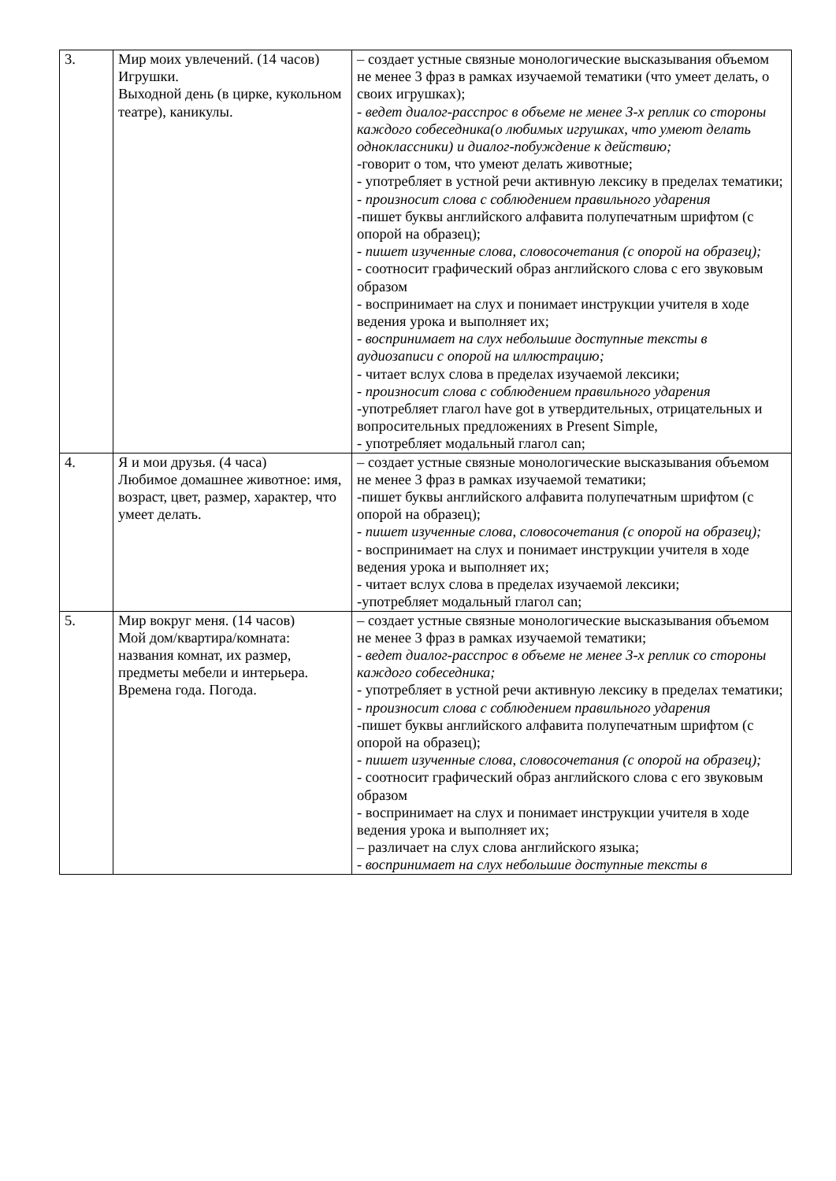| 3. | Мир моих увлечений. (14 часов) Игрушки. Выходной день (в цирке, кукольном театре), каникулы. | – создает устные связные монологические высказывания объемом не менее 3 фраз в рамках изучаемой тематики (что умеет делать, о своих игрушках); - ведет диалог-расспрос в объеме не менее 3-х реплик со стороны каждого собеседника(о любимых игрушках, что умеют делать одноклассники) и диалог-побуждение к действию; -говорит о том, что умеют делать животные; - употребляет в устной речи активную лексику в пределах тематики; - произносит слова с соблюдением правильного ударения -пишет буквы английского алфавита полупечатным шрифтом (с опорой на образец); - пишет изученные слова, словосочетания (с опорой на образец); - соотносит графический образ английского слова с его звуковым образом - воспринимает на слух и понимает инструкции учителя в ходе ведения урока и выполняет их; - воспринимает на слух небольшие доступные тексты в аудиозаписи с опорой на иллюстрацию; - читает вслух слова в пределах изучаемой лексики; - произносит слова с соблюдением правильного ударения -употребляет глагол have got в утвердительных, отрицательных и вопросительных предложениях в Present Simple, - употребляет модальный глагол can; |
| 4. | Я и мои друзья. (4 часа) Любимое домашнее животное: имя, возраст, цвет, размер, характер, что умеет делать. | – создает устные связные монологические высказывания объемом не менее 3 фраз в рамках изучаемой тематики; -пишет буквы английского алфавита полупечатным шрифтом (с опорой на образец); - пишет изученные слова, словосочетания (с опорой на образец); - воспринимает на слух и понимает инструкции учителя в ходе ведения урока и выполняет их; - читает вслух слова в пределах изучаемой лексики; -употребляет модальный глагол can; |
| 5. | Мир вокруг меня. (14 часов) Мой дом/квартира/комната: названия комнат, их размер, предметы мебели и интерьера. Времена года. Погода. | – создает устные связные монологические высказывания объемом не менее 3 фраз в рамках изучаемой тематики; - ведет диалог-расспрос в объеме не менее 3-х реплик со стороны каждого собеседника; - употребляет в устной речи активную лексику в пределах тематики; - произносит слова с соблюдением правильного ударения -пишет буквы английского алфавита полупечатным шрифтом (с опорой на образец); - пишет изученные слова, словосочетания (с опорой на образец); - соотносит графический образ английского слова с его звуковым образом - воспринимает на слух и понимает инструкции учителя в ходе ведения урока и выполняет их; – различает на слух слова английского языка; - воспринимает на слух небольшие доступные тексты в |